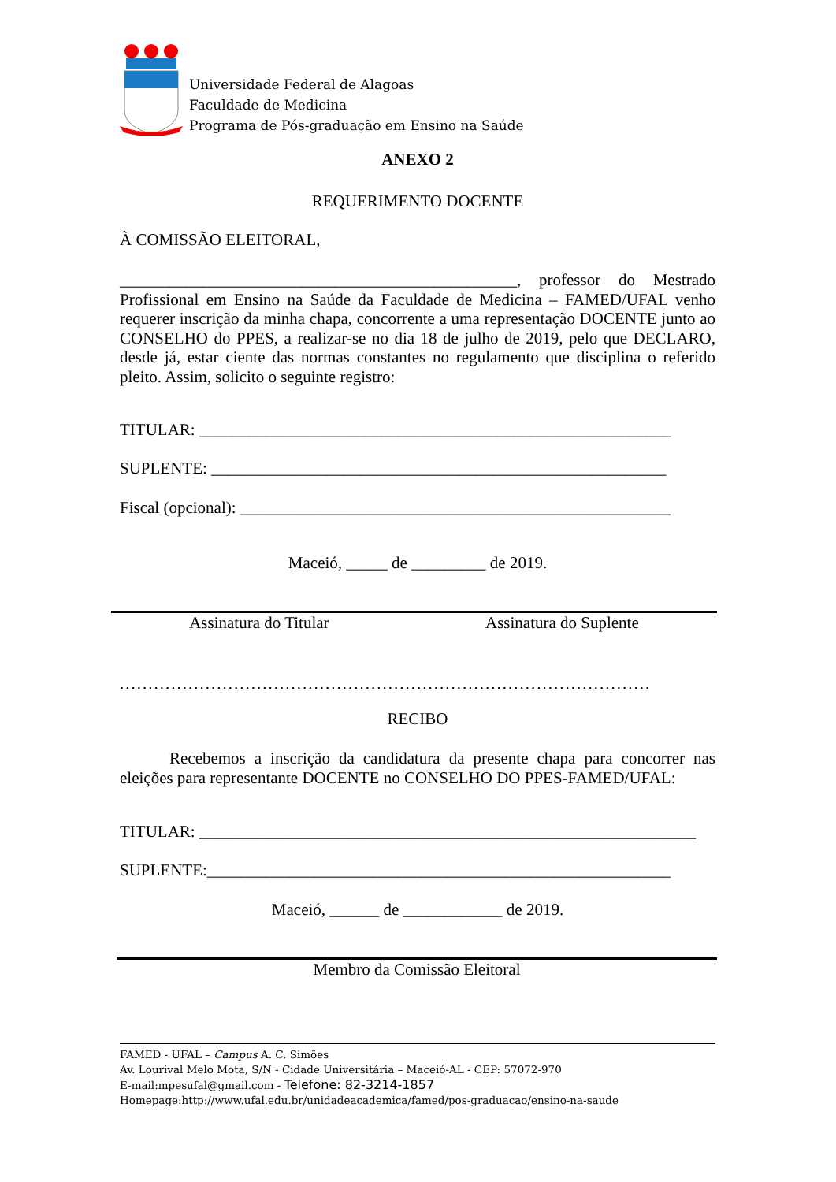Universidade Federal de Alagoas
Faculdade de Medicina
Programa de Pós-graduação em Ensino na Saúde
ANEXO 2
REQUERIMENTO DOCENTE
À COMISSÃO ELEITORAL,
________________________________________________, professor do Mestrado Profissional em Ensino na Saúde da Faculdade de Medicina – FAMED/UFAL venho requerer inscrição da minha chapa, concorrente a uma representação DOCENTE junto ao CONSELHO do PPES, a realizar-se no dia 18 de julho de 2019, pelo que DECLARO, desde já, estar ciente das normas constantes no regulamento que disciplina o referido pleito. Assim, solicito o seguinte registro:
TITULAR: _________________________________________________________
SUPLENTE: _______________________________________________________
Fiscal (opcional): ____________________________________________________
Maceió, _____ de _________ de 2019.
Assinatura do Titular Assinatura do Suplente
.............................................................................................
RECIBO
Recebemos a inscrição da candidatura da presente chapa para concorrer nas eleições para representante DOCENTE no CONSELHO DO PPES-FAMED/UFAL:
TITULAR: ____________________________________________________________
SUPLENTE:________________________________________________________
Maceió, ______ de ____________ de 2019.
Membro da Comissão Eleitoral
FAMED - UFAL – Campus A. C. Simões
Av. Lourival Melo Mota, S/N - Cidade Universitária – Maceió-AL - CEP: 57072-970
E-mail:mpesufal@gmail.com - Telefone: 82-3214-1857
Homepage:http://www.ufal.edu.br/unidadeacademica/famed/pos-graduacao/ensino-na-saude